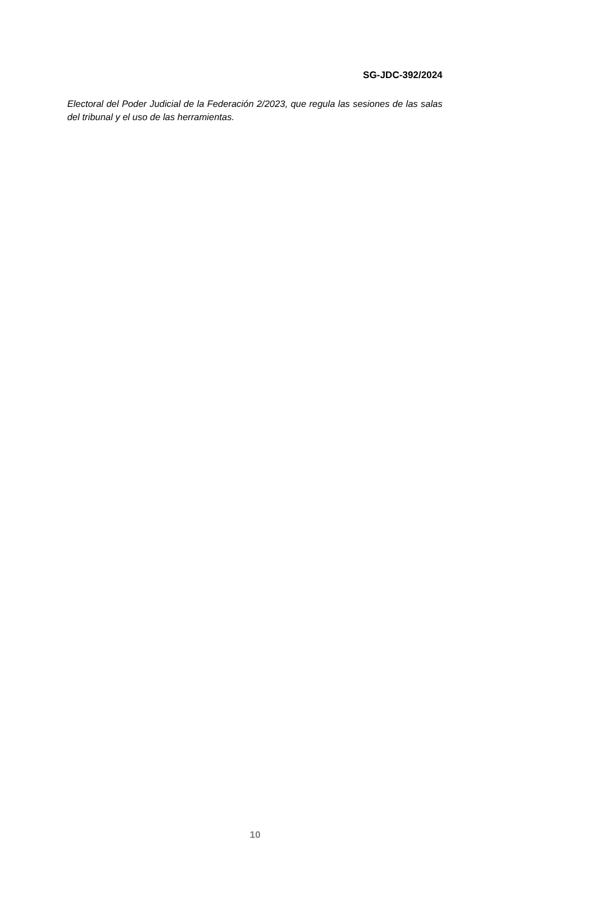SG-JDC-392/2024
Electoral del Poder Judicial de la Federación 2/2023, que regula las sesiones de las salas del tribunal y el uso de las herramientas.
10